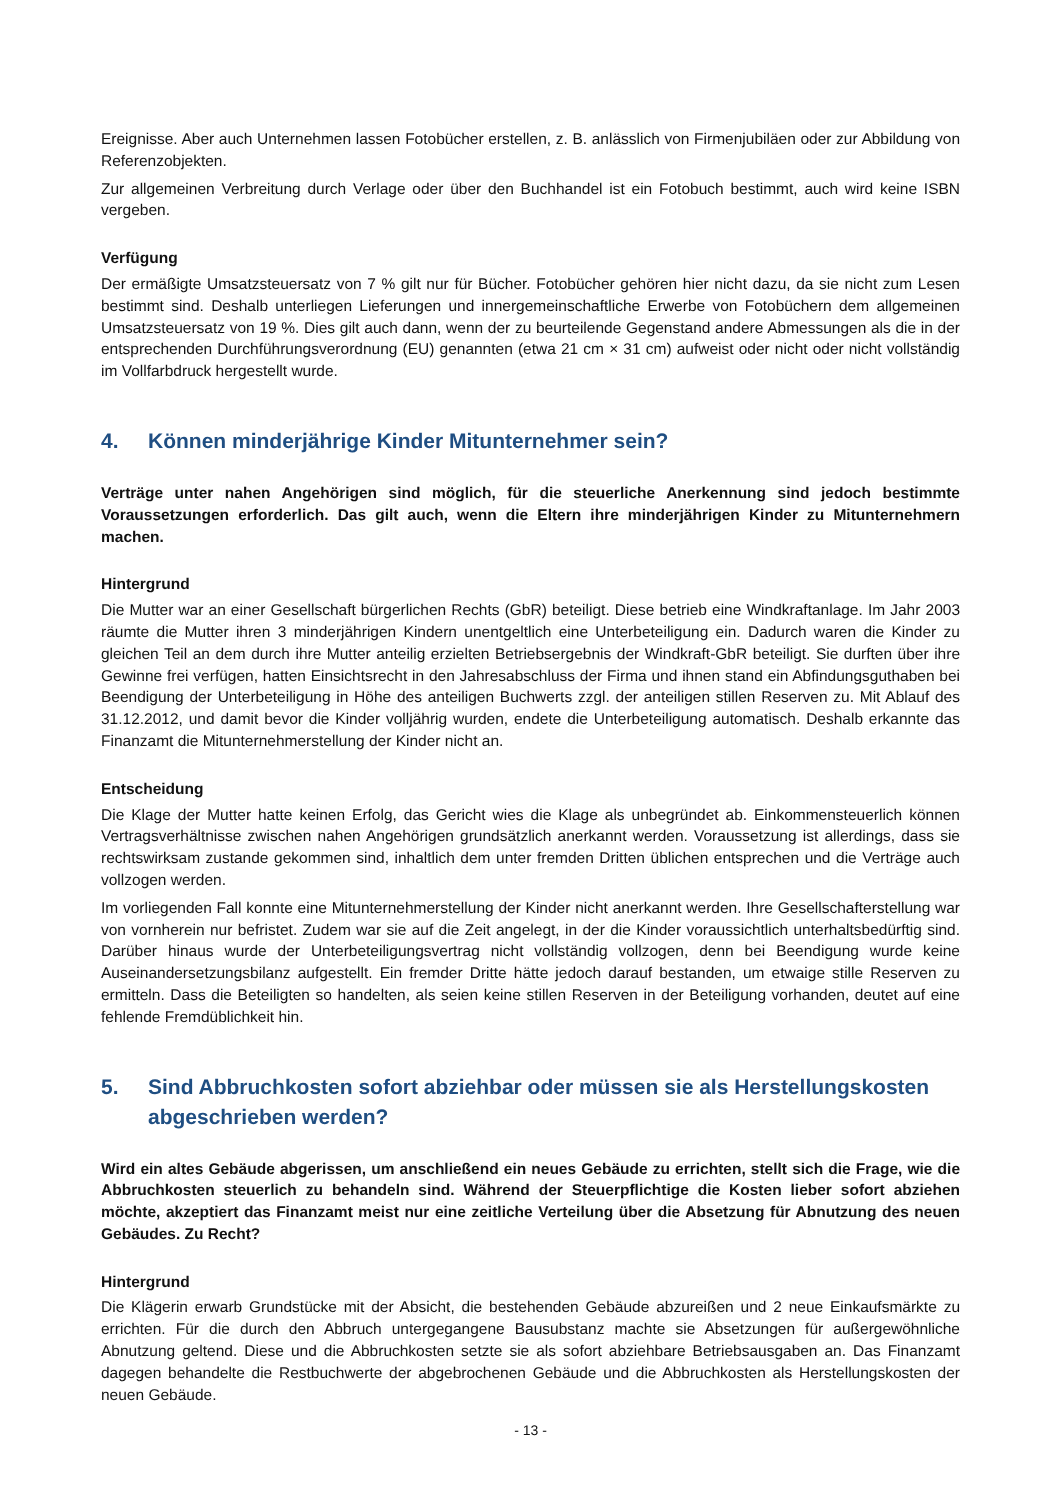Ereignisse. Aber auch Unternehmen lassen Fotobücher erstellen, z. B. anlässlich von Firmenjubiläen oder zur Abbildung von Referenzobjekten.
Zur allgemeinen Verbreitung durch Verlage oder über den Buchhandel ist ein Fotobuch bestimmt, auch wird keine ISBN vergeben.
Verfügung
Der ermäßigte Umsatzsteuersatz von 7 % gilt nur für Bücher. Fotobücher gehören hier nicht dazu, da sie nicht zum Lesen bestimmt sind. Deshalb unterliegen Lieferungen und innergemeinschaftliche Erwerbe von Fotobüchern dem allgemeinen Umsatzsteuersatz von 19 %. Dies gilt auch dann, wenn der zu beurteilende Gegenstand andere Abmessungen als die in der entsprechenden Durchführungsverordnung (EU) genannten (etwa 21 cm × 31 cm) aufweist oder nicht oder nicht vollständig im Vollfarbdruck hergestellt wurde.
4. Können minderjährige Kinder Mitunternehmer sein?
Verträge unter nahen Angehörigen sind möglich, für die steuerliche Anerkennung sind jedoch bestimmte Voraussetzungen erforderlich. Das gilt auch, wenn die Eltern ihre minderjährigen Kinder zu Mitunternehmern machen.
Hintergrund
Die Mutter war an einer Gesellschaft bürgerlichen Rechts (GbR) beteiligt. Diese betrieb eine Windkraftanlage. Im Jahr 2003 räumte die Mutter ihren 3 minderjährigen Kindern unentgeltlich eine Unterbeteiligung ein. Dadurch waren die Kinder zu gleichen Teil an dem durch ihre Mutter anteilig erzielten Betriebsergebnis der Windkraft-GbR beteiligt. Sie durften über ihre Gewinne frei verfügen, hatten Einsichtsrecht in den Jahresabschluss der Firma und ihnen stand ein Abfindungsguthaben bei Beendigung der Unterbeteiligung in Höhe des anteiligen Buchwerts zzgl. der anteiligen stillen Reserven zu. Mit Ablauf des 31.12.2012, und damit bevor die Kinder volljährig wurden, endete die Unterbeteiligung automatisch. Deshalb erkannte das Finanzamt die Mitunternehmerstellung der Kinder nicht an.
Entscheidung
Die Klage der Mutter hatte keinen Erfolg, das Gericht wies die Klage als unbegründet ab. Einkommensteuerlich können Vertragsverhältnisse zwischen nahen Angehörigen grundsätzlich anerkannt werden. Voraussetzung ist allerdings, dass sie rechtswirksam zustande gekommen sind, inhaltlich dem unter fremden Dritten üblichen entsprechen und die Verträge auch vollzogen werden.
Im vorliegenden Fall konnte eine Mitunternehmerstellung der Kinder nicht anerkannt werden. Ihre Gesellschafterstellung war von vornherein nur befristet. Zudem war sie auf die Zeit angelegt, in der die Kinder voraussichtlich unterhaltsbedürftig sind. Darüber hinaus wurde der Unterbeteiligungsvertrag nicht vollständig vollzogen, denn bei Beendigung wurde keine Auseinandersetzungsbilanz aufgestellt. Ein fremder Dritte hätte jedoch darauf bestanden, um etwaige stille Reserven zu ermitteln. Dass die Beteiligten so handelten, als seien keine stillen Reserven in der Beteiligung vorhanden, deutet auf eine fehlende Fremdüblichkeit hin.
5. Sind Abbruchkosten sofort abziehbar oder müssen sie als Herstellungskosten abgeschrieben werden?
Wird ein altes Gebäude abgerissen, um anschließend ein neues Gebäude zu errichten, stellt sich die Frage, wie die Abbruchkosten steuerlich zu behandeln sind. Während der Steuerpflichtige die Kosten lieber sofort abziehen möchte, akzeptiert das Finanzamt meist nur eine zeitliche Verteilung über die Absetzung für Abnutzung des neuen Gebäudes. Zu Recht?
Hintergrund
Die Klägerin erwarb Grundstücke mit der Absicht, die bestehenden Gebäude abzureißen und 2 neue Einkaufsmärkte zu errichten. Für die durch den Abbruch untergegangene Bausubstanz machte sie Absetzungen für außergewöhnliche Abnutzung geltend. Diese und die Abbruchkosten setzte sie als sofort abziehbare Betriebsausgaben an. Das Finanzamt dagegen behandelte die Restbuchwerte der abgebrochenen Gebäude und die Abbruchkosten als Herstellungskosten der neuen Gebäude.
- 13 -